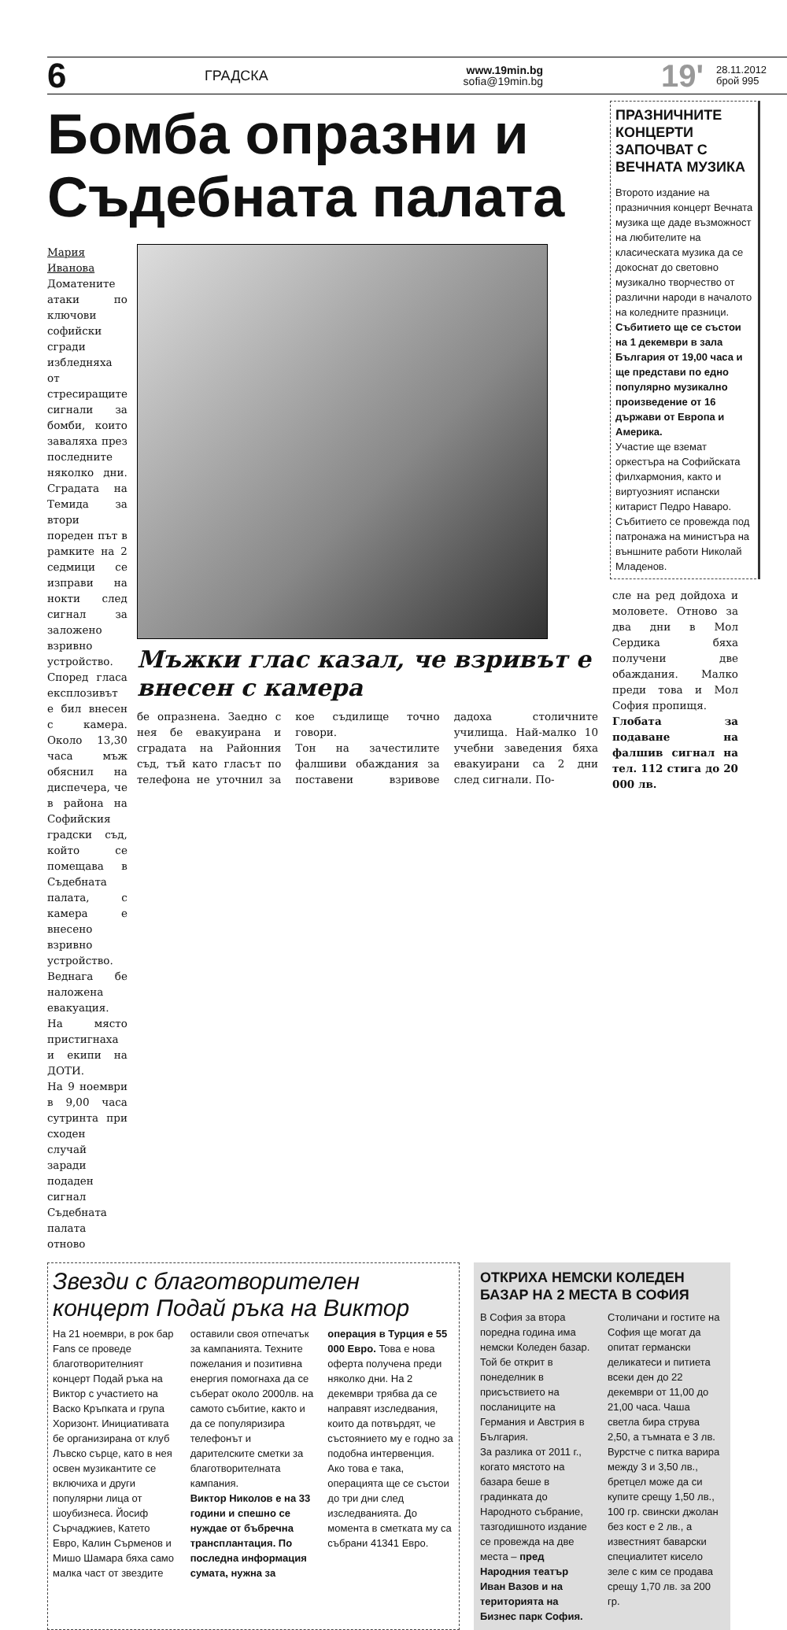6
ГРАДСКА
www.19min.bg
sofia@19min.bg
19'
28.11.2012
брой 995
Бомба опразни и Съдебната палата
Мария Иванова
Доматените атаки по ключови софийски сгради избледняха от стресиращите сигнали за бомби, които заваляха през последните няколко дни. Сградата на Темида за втори пореден път в рамките на 2 седмици се изправи на нокти след сигнал за заложено взривно устройство. Според гласа експлозивът е бил внесен с камера. Около 13,30 часа мъж обяснил на диспечера, че в района на Софийския градски съд, който се помещава в Съдебната палата, с камера е внесено взривно устройство.
Веднага бе наложена евакуация. На място пристигнаха и екипи на ДОТИ.
На 9 ноември в 9,00 часа сутринта при сходен случай заради подаден сигнал Съдебната палата отново
Мъжки глас казал, че взривът е внесен с камера
бе опразнена. Заедно с нея бе евакуирана и сградата на Районния съд, тъй като гласът по телефона не уточнил за кое съдилище точно говори.
Тон на зачестилите фалшиви обаждания за поставени взривове дадоха столичните училища. Най-малко 10 учебни заведения бяха евакуирани са 2 дни след сигнали. По-
ПРАЗНИЧНИТЕ КОНЦЕРТИ ЗАПОЧВАТ С ВЕЧНАТА МУЗИКА
Второто издание на празничния концерт Вечната музика ще даде възможност на любителите на класическата музика да се докоснат до световно музикално творчество от различни народи в началото на коледните празници. Събитието ще се състои на 1 декември в зала България от 19,00 часа и ще представи по едно популярно музикално произведение от 16 държави от Европа и Америка.
Участие ще вземат оркестъра на Софийската филхармония, както и виртуозният испански китарист Педро Наваро. Събитието се провежда под патронажа на министъра на външните работи Николай Младенов.
сле на ред дойдоха и моловете. Отново за два дни в Мол Сердика бяха получени две обаждания. Малко преди това и Мол София пропищя.
Глобата за подаване на фалшив сигнал на тел. 112 стига до 20 000 лв.
Звезди с благотворителен концерт Подай ръка на Виктор
На 21 ноември, в рок бар Fans се проведе благотворителният концерт Подай ръка на Виктор с участието на Васко Кръпката и група Хоризонт. Инициативата бе организирана от клуб Лъвско сърце, като в нея освен музикантите се включиха и други популярни лица от шоубизнеса. Йосиф Сърчаджиев, Катето Евро, Калин Сърменов и Мишо Шамара бяха само малка част от звездите оставили своя отпечатък за кампанията. Техните пожелания и позитивна енергия помогнаха да се съберат около 2000лв. на самото събитие, както и да се популяризира телефонът и дарителските сметки за благотворителната кампания.
Виктор Николов е на 33 години и спешно се нуждае от бъбречна трансплантация. По последна информация сумата, нужна за операция в Турция е 55 000 Евро. Това е нова оферта получена преди няколко дни. На 2 декември трябва да се направят изследвания, които да потвърдят, че състоянието му е годно за подобна интервенция. Ако това е така, операцията ще се състои до три дни след изследванията. До момента в сметката му са събрани 41341 Евро.
ОТКРИХА НЕМСКИ КОЛЕДЕН БАЗАР НА 2 МЕСТА В СОФИЯ
В София за втора поредна година има немски Коледен базар. Той бе открит в понеделник в присъствието на посланиците на Германия и Австрия в България.
За разлика от 2011 г., когато мястото на базара беше в градинката до Народното събрание, тазгодишното издание се провежда на две места – пред Народния театър Иван Вазов и на територията на Бизнес парк София.
Столичани и гостите на София ще могат да опитат германски деликатеси и питиета всеки ден до 22 декември от 11,00 до 21,00 часа. Чаша светла бира струва 2,50, а тъмната е 3 лв. Вурстче с питка варира между 3 и 3,50 лв., бретцел може да си купите срещу 1,50 лв., 100 гр. свински джолан без кост е 2 лв., а известният баварски специалитет кисело зеле с ким се продава срещу 1,70 лв. за 200 гр.